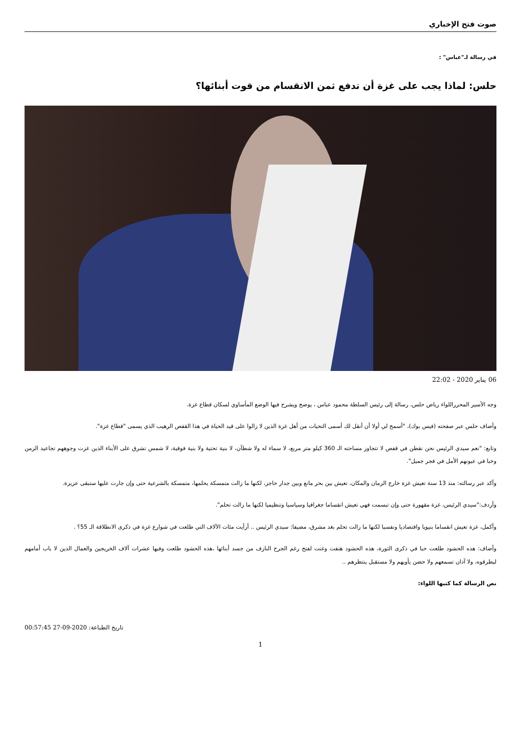صوت فتح الإخباري
في رسالة لـ"عباس" :
حلس: لماذا يجب على غزة أن تدفع ثمن الانقسام من قوت أبنائها؟
06 يناير 2020 - 22:02
وجه الأسير المحرراللواء رياض حلس، رسالة إلى رئيس السلطة محمود عباس ، يوضح ويشرح فيها الوضع المأساوي لسكان قطاع غزة.
وأضاف حلس عبر صفحته (فيس بوك)، "أسمح لي أولا أن أنقل لك أسمى التحيات من أهل غزة الذين لا زالوا على قيد الحياة في هذا القفص الرهيب الذي يسمى "قطاع غزة".
وتابع: "نعم سيدي الرئيس نحن نقطن في قفص لا تتجاوز مساحته الـ 360 كيلو متر مربع، لا سماء له ولا شطآن، لا بنية تحتية ولا بنية فوقية، لا شمس تشرق على الأبناء الذين غزت وجوههم تجاعيد الزمن وخبا في عيونهم الأمل في فجر جميل".
وأكد عبر رسالته: منذ 13 سنة تعيش غزة خارج الزمان والمكان، تعيش بين بحر مانع وبين جدار حاجز، لكنها ما زالت متمسكة بحلمها، متمسكة بالشرعية حتى وإن جارت عليها ستبقى عزيزة.
وأردف:"سيدي الرئيس، غزة مقهورة حتى وإن تبسمت فهي تعيش انقساما جغرافيا وسياسيا وتنظيميا لكنها ما زالت تحلم".
وأكمل، غزة تعيش انقساما بنيويا واقتصاديا ونفسيا لكنها ما زالت تحلم بغد مشرق، مضيفا: سيدي الرئيس .. أرأيت مئات الآلاف التي طلعت في شوارع غزة في ذكرى الانطلاقة الـ 55؟ .
وأضاف: هذه الحشود طلعت حبا في ذكرى الثورة، هذه الحشود هتفت وغنت لفتح رغم الجرح النازف من جسد أبنائها ،هذه الحشود طلعت وفيها عشرات آلاف الخريجين والعمال الذين لا باب أمامهم ليطرقوه، ولا آذان تسمعهم ولا حضن يأويهم ولا مستقبل ينتظرهم ..
نص الرسالة كما كتبها اللواء:
00:57:45 27-09-2020 تاريخ الطباعة:
1